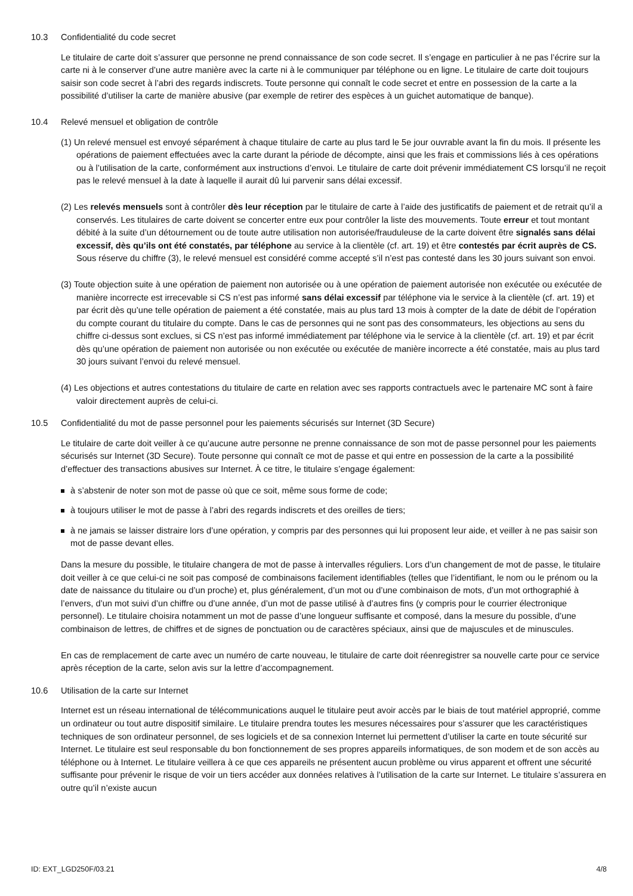10.3 Confidentialité du code secret
Le titulaire de carte doit s’assurer que personne ne prend connaissance de son code secret. Il s’engage en particulier à ne pas l’écrire sur la carte ni à le conserver d’une autre manière avec la carte ni à le communiquer par téléphone ou en ligne. Le titulaire de carte doit toujours saisir son code secret à l’abri des regards indiscrets. Toute personne qui connaît le code secret et entre en possession de la carte a la possibilité d’utiliser la carte de manière abusive (par exemple de retirer des espèces à un guichet automatique de banque).
10.4 Relevé mensuel et obligation de contrôle
(1) Un relevé mensuel est envoyé séparément à chaque titulaire de carte au plus tard le 5e jour ouvrable avant la fin du mois. Il présente les opérations de paiement effectuées avec la carte durant la période de décompte, ainsi que les frais et commissions liés à ces opérations ou à l’utilisation de la carte, conformément aux instructions d’envoi. Le titulaire de carte doit prévenir immédiatement CS lorsqu’il ne reçoit pas le relevé mensuel à la date à laquelle il aurait dû lui parvenir sans délai excessif.
(2) Les relevés mensuels sont à contrôler dès leur réception par le titulaire de carte à l’aide des justificatifs de paiement et de retrait qu’il a conservés. Les titulaires de carte doivent se concerter entre eux pour contrôler la liste des mouvements. Toute erreur et tout montant débité à la suite d’un détournement ou de toute autre utilisation non autorisée/frauduleuse de la carte doivent être signalés sans délai excessif, dès qu’ils ont été constatés, par téléphone au service à la clientèle (cf. art. 19) et être contestés par écrit auprès de CS. Sous réserve du chiffre (3), le relevé mensuel est considéré comme accepté s’il n’est pas contesté dans les 30 jours suivant son envoi.
(3) Toute objection suite à une opération de paiement non autorisée ou à une opération de paiement autorisée non exécutée ou exécutée de manière incorrecte est irrecevable si CS n’est pas informé sans délai excessif par téléphone via le service à la clientèle (cf. art. 19) et par écrit dès qu’une telle opération de paiement a été constatée, mais au plus tard 13 mois à compter de la date de débit de l’opération du compte courant du titulaire du compte. Dans le cas de personnes qui ne sont pas des consommateurs, les objections au sens du chiffre ci-dessus sont exclues, si CS n’est pas informé immédiatement par téléphone via le service à la clientèle (cf. art. 19) et par écrit dès qu’une opération de paiement non autorisée ou non exécutée ou exécutée de manière incorrecte a été constatée, mais au plus tard 30 jours suivant l’envoi du relevé mensuel.
(4) Les objections et autres contestations du titulaire de carte en relation avec ses rapports contractuels avec le partenaire MC sont à faire valoir directement auprès de celui-ci.
10.5 Confidentialité du mot de passe personnel pour les paiements sécurisés sur Internet (3D Secure)
Le titulaire de carte doit veiller à ce qu’aucune autre personne ne prenne connaissance de son mot de passe personnel pour les paiements sécurisés sur Internet (3D Secure). Toute personne qui connaît ce mot de passe et qui entre en possession de la carte a la possibilité d’effectuer des transactions abusives sur Internet. À ce titre, le titulaire s’engage également:
à s’abstenir de noter son mot de passe où que ce soit, même sous forme de code;
à toujours utiliser le mot de passe à l’abri des regards indiscrets et des oreilles de tiers;
à ne jamais se laisser distraire lors d’une opération, y compris par des personnes qui lui proposent leur aide, et veiller à ne pas saisir son mot de passe devant elles.
Dans la mesure du possible, le titulaire changera de mot de passe à intervalles réguliers. Lors d’un changement de mot de passe, le titulaire doit veiller à ce que celui-ci ne soit pas composé de combinaisons facilement identifiables (telles que l’identifiant, le nom ou le prénom ou la date de naissance du titulaire ou d’un proche) et, plus généralement, d’un mot ou d’une combinaison de mots, d’un mot orthographié à l’envers, d’un mot suivi d’un chiffre ou d’une année, d’un mot de passe utilisé à d’autres fins (y compris pour le courrier électronique personnel). Le titulaire choisira notamment un mot de passe d’une longueur suffisante et composé, dans la mesure du possible, d’une combinaison de lettres, de chiffres et de signes de ponctuation ou de caractères spéciaux, ainsi que de majuscules et de minuscules.
En cas de remplacement de carte avec un numéro de carte nouveau, le titulaire de carte doit réenregistrer sa nouvelle carte pour ce service après réception de la carte, selon avis sur la lettre d’accompagnement.
10.6 Utilisation de la carte sur Internet
Internet est un réseau international de télécommunications auquel le titulaire peut avoir accès par le biais de tout matériel approprié, comme un ordinateur ou tout autre dispositif similaire. Le titulaire prendra toutes les mesures nécessaires pour s’assurer que les caractéristiques techniques de son ordinateur personnel, de ses logiciels et de sa connexion Internet lui permettent d’utiliser la carte en toute sécurité sur Internet. Le titulaire est seul responsable du bon fonctionnement de ses propres appareils informatiques, de son modem et de son accès au téléphone ou à Internet. Le titulaire veillera à ce que ces appareils ne présentent aucun problème ou virus apparent et offrent une sécurité suffisante pour prévenir le risque de voir un tiers accéder aux données relatives à l’utilisation de la carte sur Internet. Le titulaire s’assurera en outre qu’il n’existe aucun
ID: EXT_LGD250F/03.21 4/8